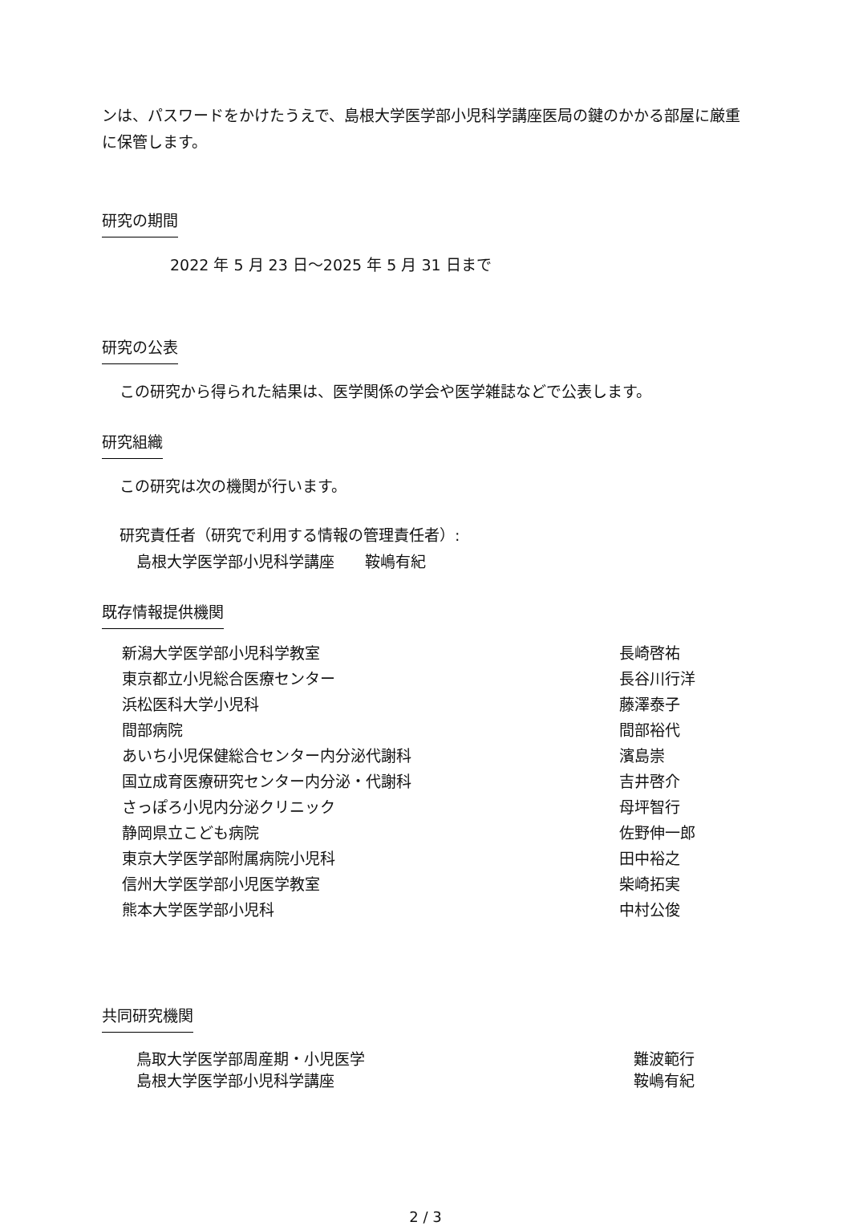ンは、パスワードをかけたうえで、島根大学医学部小児科学講座医局の鍵のかかる部屋に厳重に保管します。
研究の期間
2022 年 5 月 23 日～2025 年 5 月 31 日まで
研究の公表
この研究から得られた結果は、医学関係の学会や医学雑誌などで公表します。
研究組織
この研究は次の機関が行います。
研究責任者（研究で利用する情報の管理責任者）:
島根大学医学部小児科学講座　　鞍嶋有紀
既存情報提供機関
新潟大学医学部小児科学教室 長崎啓祐
東京都立小児総合医療センター 長谷川行洋
浜松医科大学小児科 藤澤泰子
間部病院 間部裕代
あいち小児保健総合センター内分泌代謝科 濱島崇
国立成育医療研究センター内分泌・代謝科 吉井啓介
さっぽろ小児内分泌クリニック 母坪智行
静岡県立こども病院 佐野伸一郎
東京大学医学部附属病院小児科 田中裕之
信州大学医学部小児医学教室 柴崎拓実
熊本大学医学部小児科 中村公俊
共同研究機関
鳥取大学医学部周産期・小児医学 難波範行
島根大学医学部小児科学講座 鞍嶋有紀
2 / 3